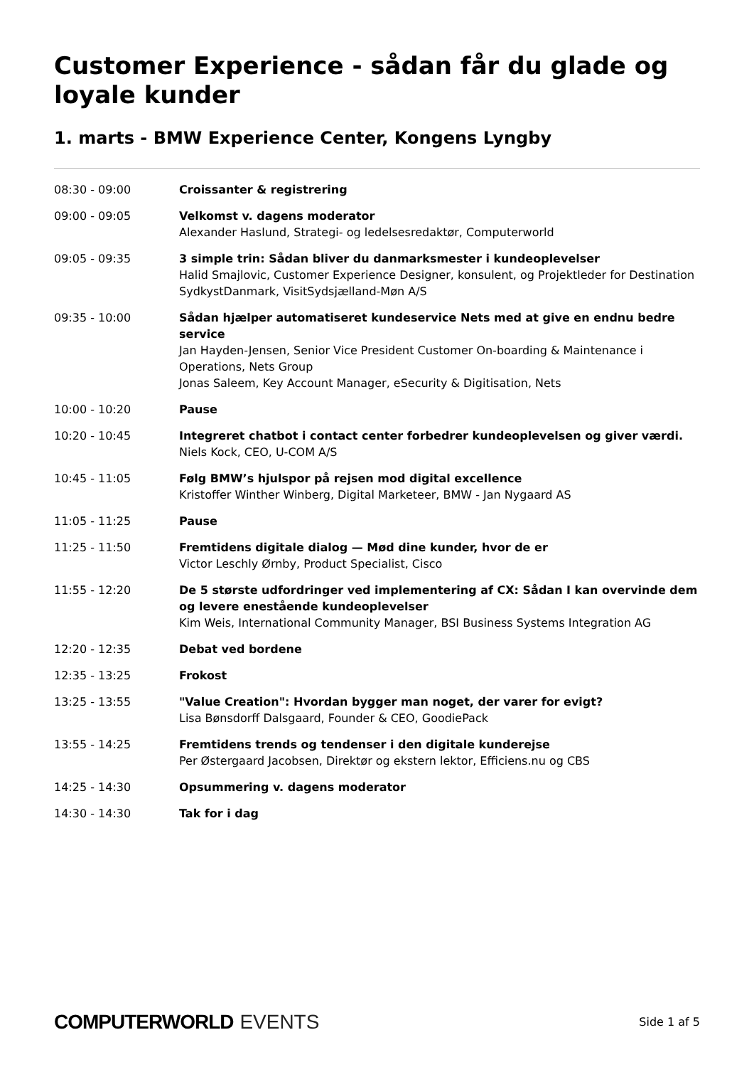Customer Experience - sådan får du glade og loyale kunder
1. marts - BMW Experience Center, Kongens Lyngby
| 08:30 - 09:00 | Croissanter & registrering |
| 09:00 - 09:05 | Velkomst v. dagens moderator Alexander Haslund, Strategi- og ledelsesredaktør, Computerworld |
| 09:05 - 09:35 | 3 simple trin: Sådan bliver du danmarksmester i kundeoplevelser Halid Smajlovic, Customer Experience Designer, konsulent, og Projektleder for Destination SydkystDanmark, VisitSydsjælland-Møn A/S |
| 09:35 - 10:00 | Sådan hjælper automatiseret kundeservice Nets med at give en endnu bedre service Jan Hayden-Jensen, Senior Vice President Customer On-boarding & Maintenance i Operations, Nets Group Jonas Saleem, Key Account Manager, eSecurity & Digitisation, Nets |
| 10:00 - 10:20 | Pause |
| 10:20 - 10:45 | Integreret chatbot i contact center forbedrer kundeoplevelsen og giver værdi. Niels Kock, CEO, U-COM A/S |
| 10:45 - 11:05 | Følg BMW’s hjulspor på rejsen mod digital excellence Kristoffer Winther Winberg, Digital Marketeer, BMW - Jan Nygaard AS |
| 11:05 - 11:25 | Pause |
| 11:25 - 11:50 | Fremtidens digitale dialog — Mød dine kunder, hvor de er Victor Leschly Ørnby, Product Specialist, Cisco |
| 11:55 - 12:20 | De 5 største udfordringer ved implementering af CX: Sådan I kan overvinde dem og levere enestående kundeoplevelser Kim Weis, International Community Manager, BSI Business Systems Integration AG |
| 12:20 - 12:35 | Debat ved bordene |
| 12:35 - 13:25 | Frokost |
| 13:25 - 13:55 | "Value Creation": Hvordan bygger man noget, der varer for evigt? Lisa Bønsdorff Dalsgaard, Founder & CEO, GoodiePack |
| 13:55 - 14:25 | Fremtidens trends og tendenser i den digitale kunderejse Per Østergaard Jacobsen, Direktør og ekstern lektor, Efficiens.nu og CBS |
| 14:25 - 14:30 | Opsummering v. dagens moderator |
| 14:30 - 14:30 | Tak for i dag |
COMPUTERWORLD EVENTS
Side 1 af 5